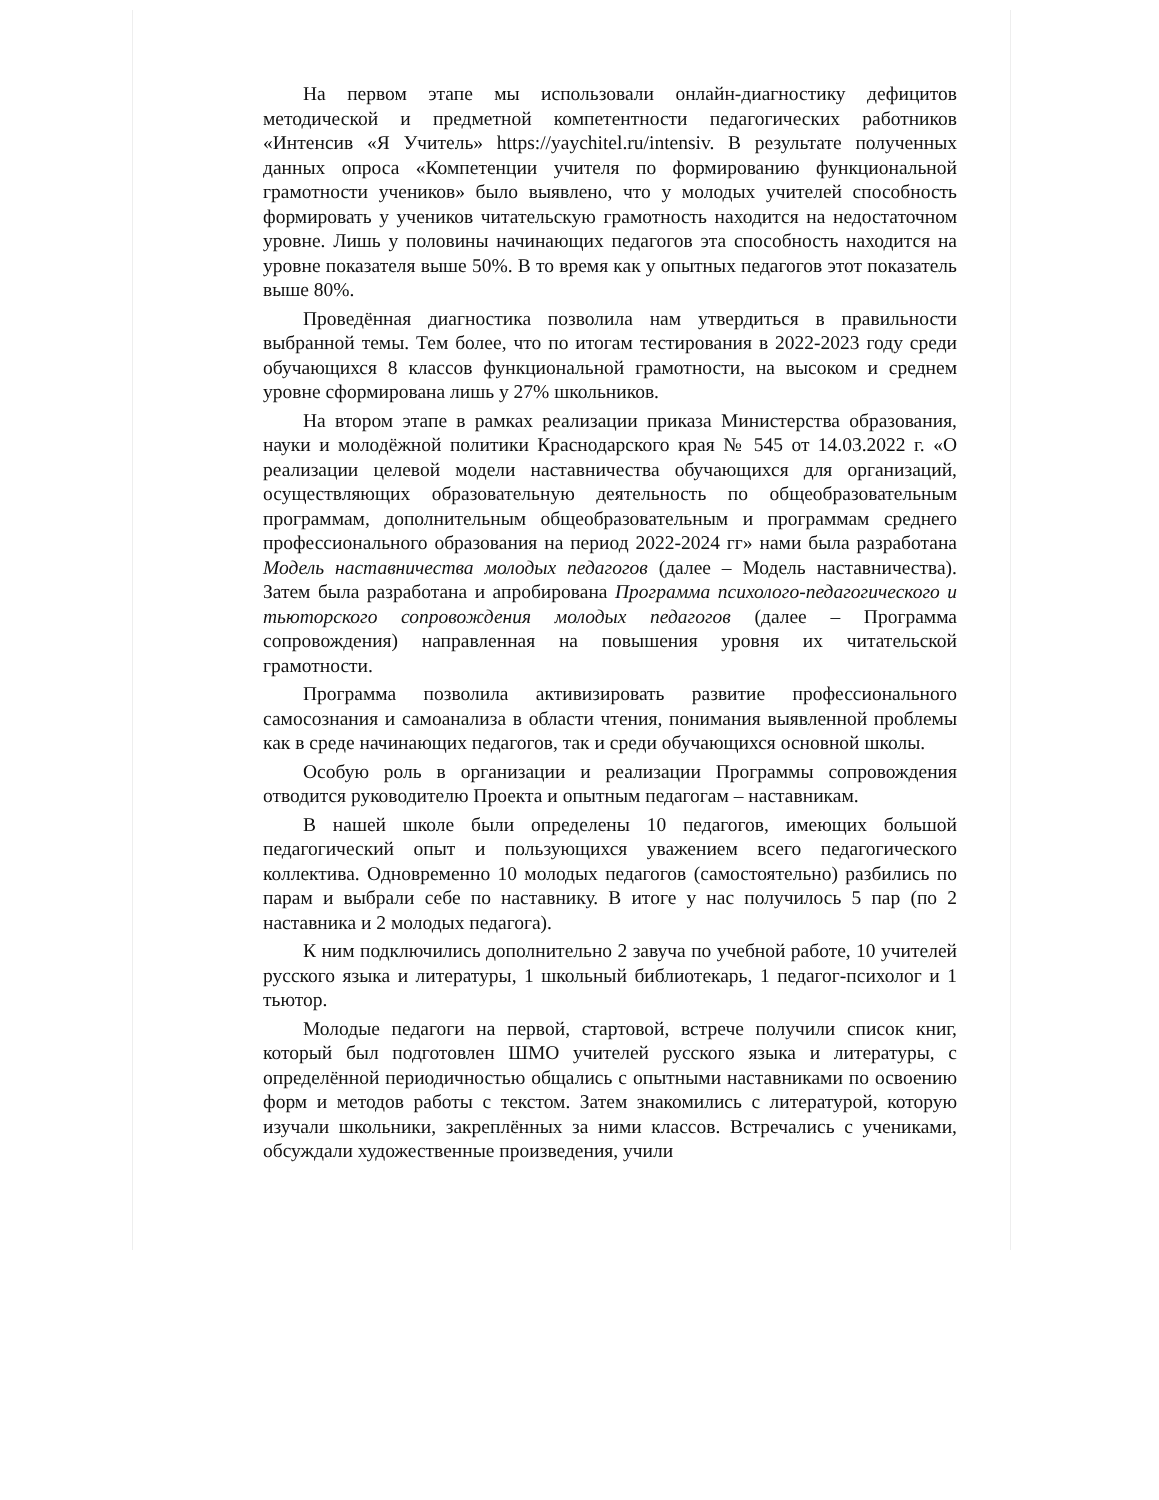На первом этапе мы использовали онлайн-диагностику дефицитов методической и предметной компетентности педагогических работников «Интенсив «Я Учитель» https://yaychitel.ru/intensiv. В результате полученных данных опроса «Компетенции учителя по формированию функциональной грамотности учеников» было выявлено, что у молодых учителей способность формировать у учеников читательскую грамотность находится на недостаточном уровне. Лишь у половины начинающих педагогов эта способность находится на уровне показателя выше 50%. В то время как у опытных педагогов этот показатель выше 80%.
Проведённая диагностика позволила нам утвердиться в правильности выбранной темы. Тем более, что по итогам тестирования в 2022-2023 году среди обучающихся 8 классов функциональной грамотности, на высоком и среднем уровне сформирована лишь у 27% школьников.
На втором этапе в рамках реализации приказа Министерства образования, науки и молодёжной политики Краснодарского края № 545 от 14.03.2022 г. «О реализации целевой модели наставничества обучающихся для организаций, осуществляющих образовательную деятельность по общеобразовательным программам, дополнительным общеобразовательным и программам среднего профессионального образования на период 2022-2024 гг» нами была разработана Модель наставничества молодых педагогов (далее – Модель наставничества). Затем была разработана и апробирована Программа психолого-педагогического и тьюторского сопровождения молодых педагогов (далее – Программа сопровождения) направленная на повышения уровня их читательской грамотности.
Программа позволила активизировать развитие профессионального самосознания и самоанализа в области чтения, понимания выявленной проблемы как в среде начинающих педагогов, так и среди обучающихся основной школы.
Особую роль в организации и реализации Программы сопровождения отводится руководителю Проекта и опытным педагогам – наставникам.
В нашей школе были определены 10 педагогов, имеющих большой педагогический опыт и пользующихся уважением всего педагогического коллектива. Одновременно 10 молодых педагогов (самостоятельно) разбились по парам и выбрали себе по наставнику. В итоге у нас получилось 5 пар (по 2 наставника и 2 молодых педагога).
К ним подключились дополнительно 2 завуча по учебной работе, 10 учителей русского языка и литературы, 1 школьный библиотекарь, 1 педагог-психолог и 1 тьютор.
Молодые педагоги на первой, стартовой, встрече получили список книг, который был подготовлен ШМО учителей русского языка и литературы, с определённой периодичностью общались с опытными наставниками по освоению форм и методов работы с текстом. Затем знакомились с литературой, которую изучали школьники, закреплённых за ними классов. Встречались с учениками, обсуждали художественные произведения, учили